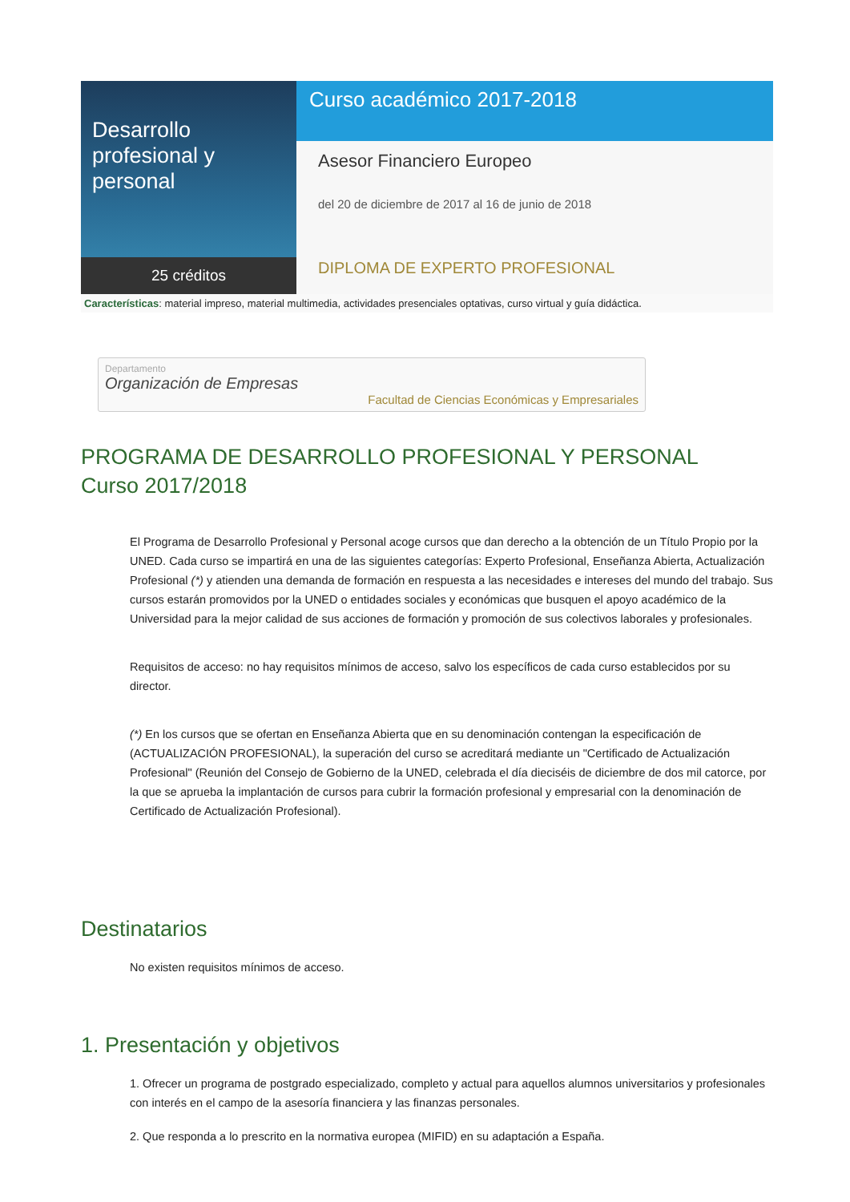Desarrollo profesional y personal
25 créditos
Curso académico 2017-2018
Asesor Financiero Europeo
del 20 de diciembre de 2017 al 16 de junio de 2018
DIPLOMA DE EXPERTO PROFESIONAL
Características: material impreso, material multimedia, actividades presenciales optativas, curso virtual y guía didáctica.
Departamento
Organización de Empresas
Facultad de Ciencias Económicas y Empresariales
PROGRAMA DE DESARROLLO PROFESIONAL Y PERSONAL
Curso 2017/2018
El Programa de Desarrollo Profesional y Personal acoge cursos que dan derecho a la obtención de un Título Propio por la UNED. Cada curso se impartirá en una de las siguientes categorías: Experto Profesional, Enseñanza Abierta, Actualización Profesional (*) y atienden una demanda de formación en respuesta a las necesidades e intereses del mundo del trabajo. Sus cursos estarán promovidos por la UNED o entidades sociales y económicas que busquen el apoyo académico de la Universidad para la mejor calidad de sus acciones de formación y promoción de sus colectivos laborales y profesionales.
Requisitos de acceso: no hay requisitos mínimos de acceso, salvo los específicos de cada curso establecidos por su director.
(*) En los cursos que se ofertan en Enseñanza Abierta que en su denominación contengan la especificación de (ACTUALIZACIÓN PROFESIONAL), la superación del curso se acreditará mediante un "Certificado de Actualización Profesional" (Reunión del Consejo de Gobierno de la UNED, celebrada el día dieciséis de diciembre de dos mil catorce, por la que se aprueba la implantación de cursos para cubrir la formación profesional y empresarial con la denominación de Certificado de Actualización Profesional).
Destinatarios
No existen requisitos mínimos de acceso.
1. Presentación y objetivos
1. Ofrecer un programa de postgrado especializado, completo y actual para aquellos alumnos universitarios y profesionales con interés en el campo de la asesoría financiera y las finanzas personales.
2. Que responda a lo prescrito en la normativa europea (MIFID) en su adaptación a España.